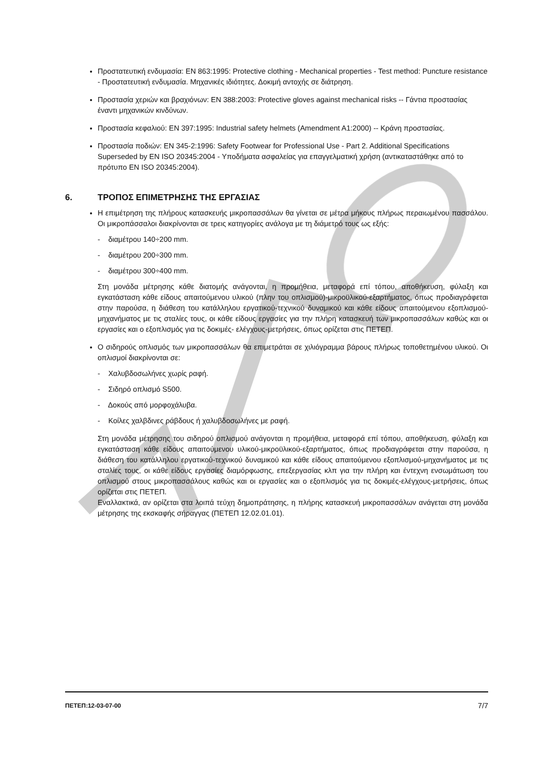Προστατευτική ενδυμασία: EN 863:1995: Protective clothing - Mechanical properties - Test method: Puncture resistance - Προστατευτική ενδυμασία. Μηχανικές ιδιότητες. Δοκιμή αντοχής σε διάτρηση.
Προστασία χεριών και βραχιόνων: EN 388:2003: Protective gloves against mechanical risks -- Γάντια προστασίας έναντι μηχανικών κινδύνων.
Προστασία κεφαλιού: EN 397:1995: Industrial safety helmets (Amendment A1:2000) -- Κράνη προστασίας.
Προστασία ποδιών: EN 345-2:1996: Safety Footwear for Professional Use - Part 2. Additional Specifications Superseded by EN ISO 20345:2004 - Υποδήματα ασφαλείας για επαγγελματική χρήση (αντικαταστάθηκε από το πρότυπο EN ISO 20345:2004).
6. ΤΡΟΠΟΣ ΕΠΙΜΕΤΡΗΣΗΣ ΤΗΣ ΕΡΓΑΣΙΑΣ
Η επιμέτρηση της πλήρους κατασκευής μικροπασσάλων θα γίνεται σε μέτρα μήκους πλήρως περαιωμένου πασσάλου. Οι μικροπάσσαλοι διακρίνονται σε τρεις κατηγορίες ανάλογα με τη διάμετρό τους ως εξής:
- διαμέτρου 140÷200 mm.
- διαμέτρου 200÷300 mm.
- διαμέτρου 300÷400 mm.
Στη μονάδα μέτρησης κάθε διατομής ανάγονται, η προμήθεια, μεταφορά επί τόπου, αποθήκευση, φύλαξη και εγκατάσταση κάθε είδους απαιτούμενου υλικού (πλην του οπλισμού)-μικροϋλικού-εξαρτήματος, όπως προδιαγράφεται στην παρούσα, η διάθεση του κατάλληλου εργατικού-τεχνικού δυναμικού και κάθε είδους απαιτούμενου εξοπλισμού-μηχανήματος με τις σταλίες τους, οι κάθε είδους εργασίες για την πλήρη κατασκευή των μικροπασσάλων καθώς και οι εργασίες και ο εξοπλισμός για τις δοκιμές- ελέγχους-μετρήσεις, όπως ορίζεται στις ΠΕΤΕΠ.
Ο σιδηρούς οπλισμός των μικροπασσάλων θα επιμετράται σε χιλιόγραμμα βάρους πλήρως τοποθετημένου υλικού. Οι οπλισμοί διακρίνονται σε:
- Χαλυβδοσωλήνες χωρίς ραφή.
- Σιδηρό οπλισμό S500.
- Δοκούς από μορφοχάλυβα.
- Κοίλες χαλβδινες ράβδους ή χαλυβδοσωλήνες με ραφή.
Στη μονάδα μέτρησης του σιδηρού οπλισμού ανάγονται η προμήθεια, μεταφορά επί τόπου, αποθήκευση, φύλαξη και εγκατάσταση κάθε είδους απαιτούμενου υλικού-μικροϋλικού-εξαρτήματος, όπως προδιαγράφεται στην παρούσα, η διάθεση του κατάλληλου εργατικού-τεχνικού δυναμικού και κάθε είδους απαιτούμενου εξοπλισμού-μηχανήματος με τις σταλίες τους, οι κάθε είδους εργασίες διαμόρφωσης, επεξεργασίας κλπ για την πλήρη και έντεχνη ενσωμάτωση του οπλισμού στους μικροπασσάλους καθώς και οι εργασίες και ο εξοπλισμός για τις δοκιμές-ελέγχους-μετρήσεις, όπως ορίζεται στις ΠΕΤΕΠ.
Εναλλακτικά, αν ορίζεται στα λοιπά τεύχη δημοπράτησης, η πλήρης κατασκευή μικροπασσάλων ανάγεται στη μονάδα μέτρησης της εκσκαφής σήραγγας (ΠΕΤΕΠ 12.02.01.01).
ΠΕΤΕΠ:12-03-07-00 7/7